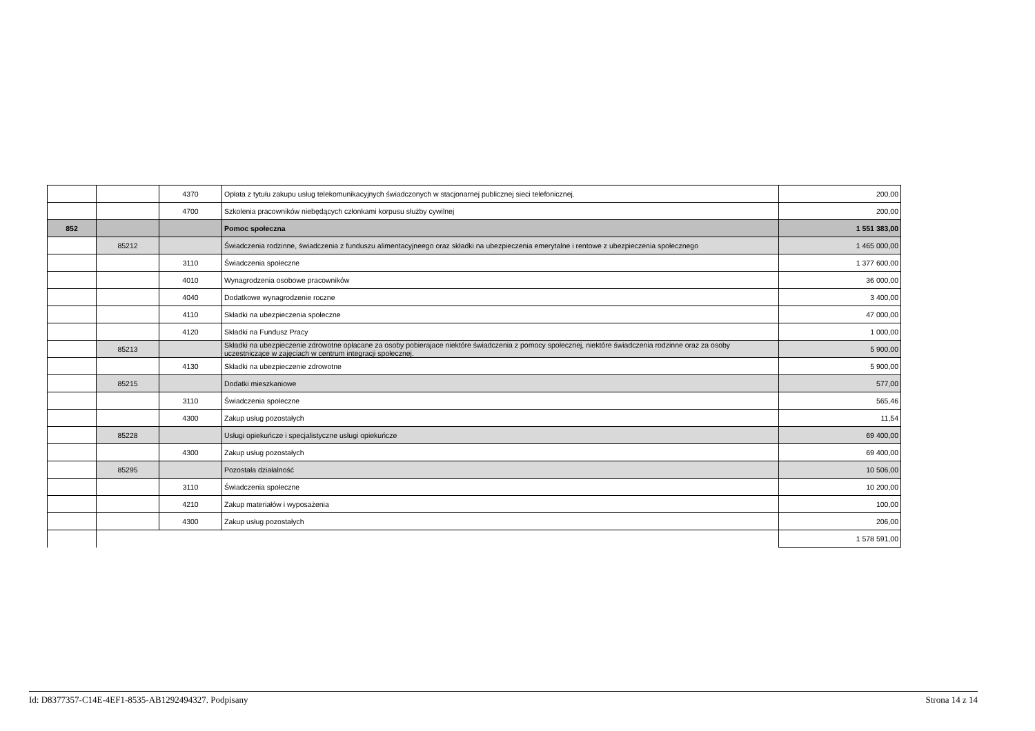| | | 4370 | Opłata z tytułu zakupu usług telekomunikacyjnych świadczonych w stacjonarnej publicznej sieci telefonicznej. | 200,00 |
| | | 4700 | Szkolenia pracowników niebędących członkami korpusu służby cywilnej | 200,00 |
| 852 | | | Pomoc społeczna | 1 551 383,00 |
| | 85212 | | Świadczenia rodzinne, świadczenia z funduszu alimentacyjneego oraz składki na ubezpieczenia emerytalne i rentowe z ubezpieczenia społecznego | 1 465 000,00 |
| | | 3110 | Świadczenia społeczne | 1 377 600,00 |
| | | 4010 | Wynagrodzenia osobowe pracowników | 36 000,00 |
| | | 4040 | Dodatkowe wynagrodzenie roczne | 3 400,00 |
| | | 4110 | Składki na ubezpieczenia społeczne | 47 000,00 |
| | | 4120 | Składki na Fundusz Pracy | 1 000,00 |
| | 85213 | | Składki na ubezpieczenie zdrowotne opłacane za osoby pobierajace niektóre świadczenia z pomocy społecznej, niektóre świadczenia rodzinne oraz za osoby uczestniczące w zajęciach w centrum integracji społecznej. | 5 900,00 |
| | | 4130 | Składki na ubezpieczenie zdrowotne | 5 900,00 |
| | 85215 | | Dodatki mieszkaniowe | 577,00 |
| | | 3110 | Świadczenia społeczne | 565,46 |
| | | 4300 | Zakup usług pozostałych | 11,54 |
| | 85228 | | Usługi opiekuńcze i specjalistyczne usługi opiekuńcze | 69 400,00 |
| | | 4300 | Zakup usług pozostałych | 69 400,00 |
| | 85295 | | Pozostała działalność | 10 506,00 |
| | | 3110 | Świadczenia społeczne | 10 200,00 |
| | | 4210 | Zakup materiałów i wyposażenia | 100,00 |
| | | 4300 | Zakup usług pozostałych | 206,00 |
| | | | | 1 578 591,00 |
Id: D8377357-C14E-4EF1-8535-AB1292494327. Podpisany Strona 14 z 14